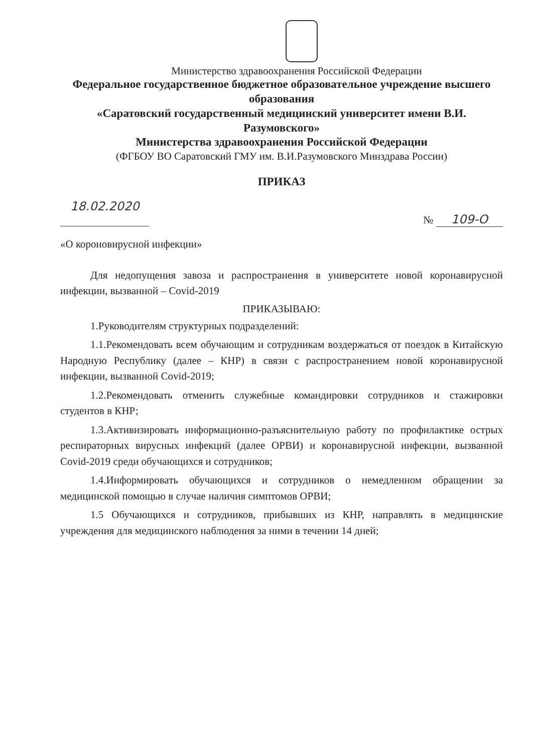Министерство здравоохранения Российской Федерации
Федеральное государственное бюджетное образовательное учреждение высшего образования
«Саратовский государственный медицинский университет имени В.И. Разумовского»
Министерства здравоохранения Российской Федерации
(ФГБОУ ВО Саратовский ГМУ им. В.И.Разумовского Минздрава России)
ПРИКАЗ
18.02.2020 № 109-О
«О короновирусной инфекции»
Для недопущения завоза и распространения в университете новой коронавирусной инфекции, вызванной – Covid-2019
ПРИКАЗЫВАЮ:
1.Руководителям структурных подразделений:
1.1.Рекомендовать всем обучающим и сотрудникам воздержаться от поездок в Китайскую Народную Республику (далее – КНР) в связи с распространением новой коронавирусной инфекции, вызванной Covid-2019;
1.2.Рекомендовать отменить служебные командировки сотрудников и стажировки студентов в КНР;
1.3.Активизировать информационно-разъяснительную работу по профилактике острых респираторных вирусных инфекций (далее ОРВИ) и коронавирусной инфекции, вызванной Covid-2019 среди обучающихся и сотрудников;
1.4.Информировать обучающихся и сотрудников о немедленном обращении за медицинской помощью в случае наличия симптомов ОРВИ;
1.5 Обучающихся и сотрудников, прибывших из КНР, направлять в медицинские учреждения для медицинского наблюдения за ними в течении 14 дней;